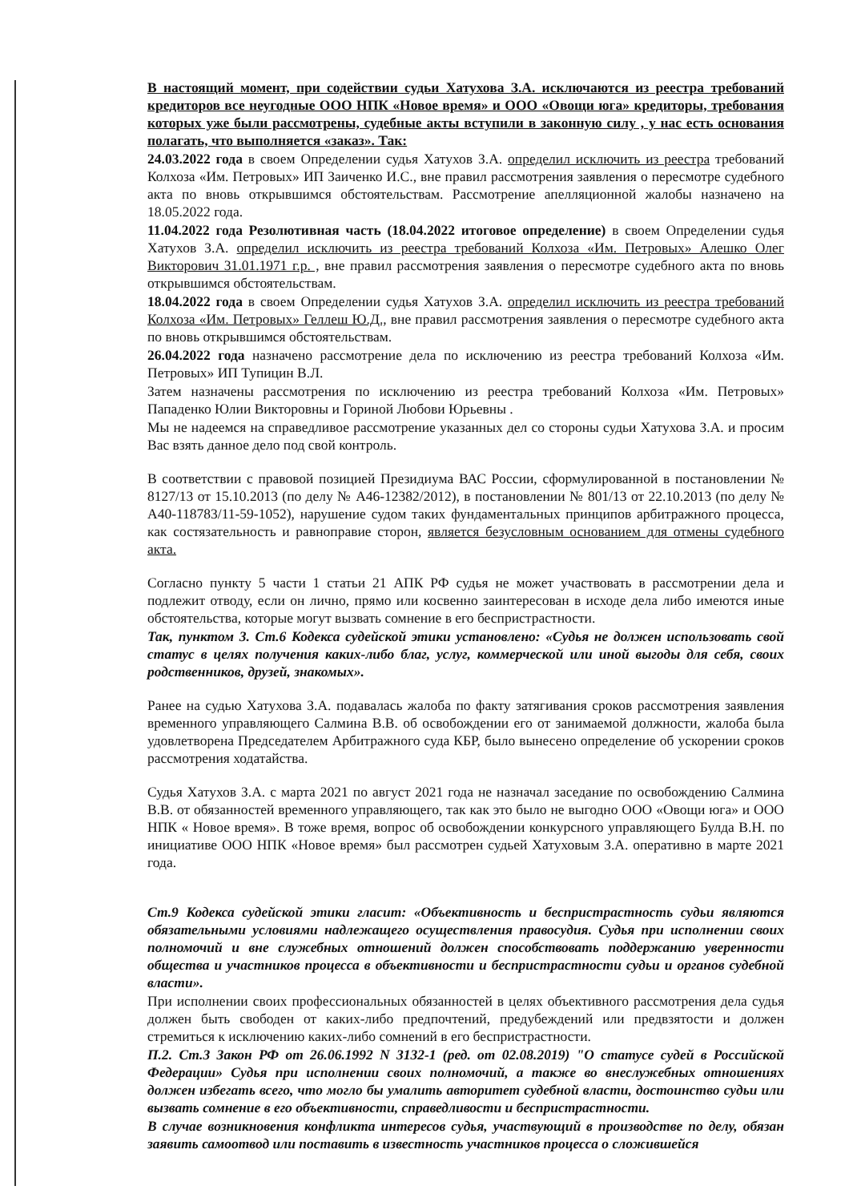В настоящий момент, при содействии судьи Хатухова З.А. исключаются из реестра требований кредиторов все неугодные ООО НПК «Новое время» и ООО «Овощи юга» кредиторы, требования которых уже были рассмотрены, судебные акты вступили в законную силу , у нас есть основания полагать, что выполняется «заказ». Так:
24.03.2022 года в своем Определении судья Хатухов З.А. определил исключить из реестра требований Колхоза «Им. Петровых» ИП Заиченко И.С., вне правил рассмотрения заявления о пересмотре судебного акта по вновь открывшимся обстоятельствам. Рассмотрение апелляционной жалобы назначено на 18.05.2022 года.
11.04.2022 года Резолютивная часть (18.04.2022 итоговое определение) в своем Определении судья Хатухов З.А. определил исключить из реестра требований Колхоза «Им. Петровых» Алешко Олег Викторович 31.01.1971 г.р. , вне правил рассмотрения заявления о пересмотре судебного акта по вновь открывшимся обстоятельствам.
18.04.2022 года в своем Определении судья Хатухов З.А. определил исключить из реестра требований Колхоза «Им. Петровых» Геллеш Ю.Д., вне правил рассмотрения заявления о пересмотре судебного акта по вновь открывшимся обстоятельствам.
26.04.2022 года назначено рассмотрение дела по исключению из реестра требований Колхоза «Им. Петровых» ИП Тупицин В.Л.
Затем назначены рассмотрения по исключению из реестра требований Колхоза «Им. Петровых» Пападенко Юлии Викторовны и Гориной Любови Юрьевны .
Мы не надеемся на справедливое рассмотрение указанных дел со стороны судьи Хатухова З.А. и просим Вас взять данное дело под свой контроль.
В соответствии с правовой позицией Президиума ВАС России, сформулированной в постановлении № 8127/13 от 15.10.2013 (по делу № А46-12382/2012), в постановлении № 801/13 от 22.10.2013 (по делу № А40-118783/11-59-1052), нарушение судом таких фундаментальных принципов арбитражного процесса, как состязательность и равноправие сторон, является безусловным основанием для отмены судебного акта.
Согласно пункту 5 части 1 статьи 21 АПК РФ судья не может участвовать в рассмотрении дела и подлежит отводу, если он лично, прямо или косвенно заинтересован в исходе дела либо имеются иные обстоятельства, которые могут вызвать сомнение в его беспристрастности.
Так, пунктом 3. Ст.6 Кодекса судейской этики установлено: «Судья не должен использовать свой статус в целях получения каких-либо благ, услуг, коммерческой или иной выгоды для себя, своих родственников, друзей, знакомых».
Ранее на судью Хатухова З.А. подавалась жалоба по факту затягивания сроков рассмотрения заявления временного управляющего Салмина В.В. об освобождении его от занимаемой должности, жалоба была удовлетворена Председателем Арбитражного суда КБР, было вынесено определение об ускорении сроков рассмотрения ходатайства.
Судья Хатухов З.А. с марта 2021 по август 2021 года не назначал заседание по освобождению Салмина В.В. от обязанностей временного управляющего, так как это было не выгодно ООО «Овощи юга» и ООО НПК « Новое время». В тоже время, вопрос об освобождении конкурсного управляющего Булда В.Н. по инициативе ООО НПК «Новое время» был рассмотрен судьей Хатуховым З.А. оперативно в марте 2021 года.
Ст.9 Кодекса судейской этики гласит: «Объективность и беспристрастность судьи являются обязательными условиями надлежащего осуществления правосудия. Судья при исполнении своих полномочий и вне служебных отношений должен способствовать поддержанию уверенности общества и участников процесса в объективности и беспристрастности судьи и органов судебной власти».
При исполнении своих профессиональных обязанностей в целях объективного рассмотрения дела судья должен быть свободен от каких-либо предпочтений, предубеждений или предвзятости и должен стремиться к исключению каких-либо сомнений в его беспристрастности.
П.2. Ст.3 Закон РФ от 26.06.1992 N 3132-1 (ред. от 02.08.2019) "О статусе судей в Российской Федерации» Судья при исполнении своих полномочий, а также во внеслужебных отношениях должен избегать всего, что могло бы умалить авторитет судебной власти, достоинство судьи или вызвать сомнение в его объективности, справедливости и беспристрастности.
В случае возникновения конфликта интересов судья, участвующий в производстве по делу, обязан заявить самоотвод или поставить в известность участников процесса о сложившейся